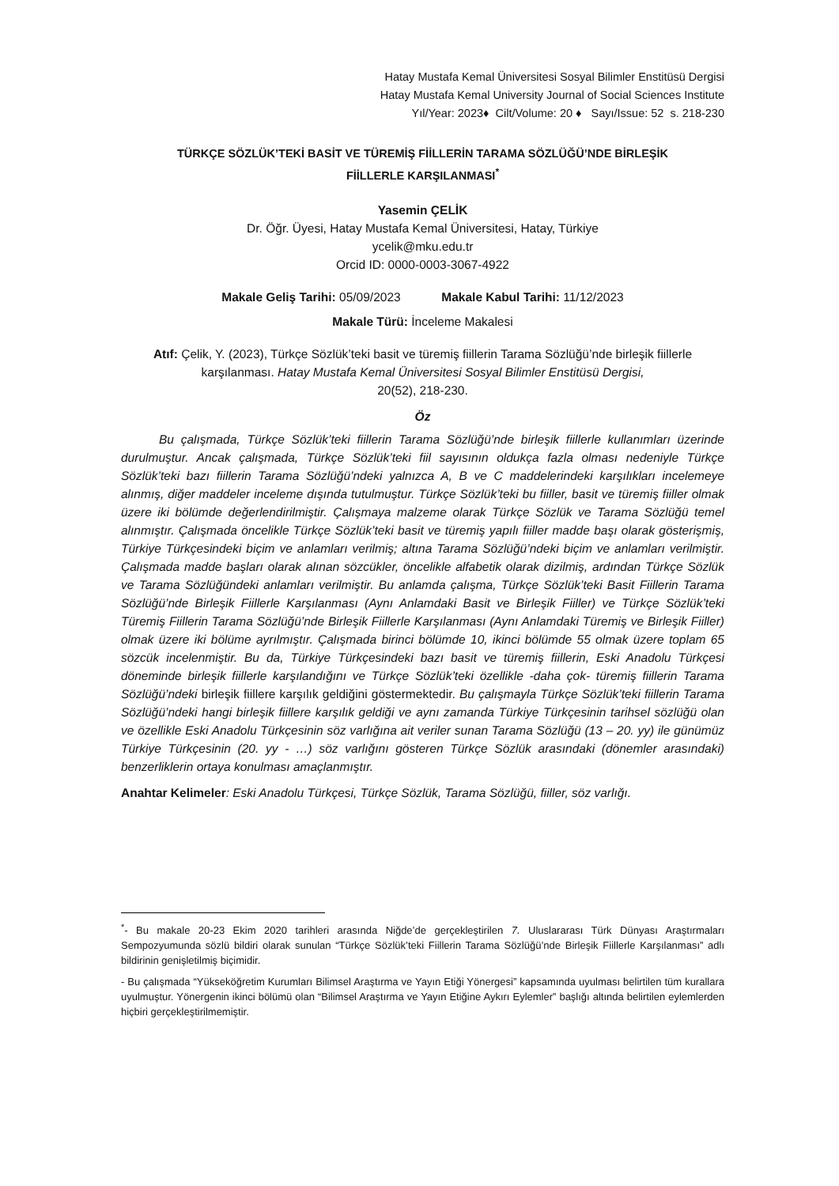Hatay Mustafa Kemal Üniversitesi Sosyal Bilimler Enstitüsü Dergisi
Hatay Mustafa Kemal University Journal of Social Sciences Institute
Yıl/Year: 2023♦ Cilt/Volume: 20 ♦ Sayı/Issue: 52 s. 218-230
TÜRKÇE SÖZLÜK’TEKİ BASİT VE TÜREMİŞ FİİLLERİN TARAMA SÖZLÜĞÜ’NDE BİRLEŞİK
FİİLLERLE KARŞILANMASI<sup>*</sup>
Yasemin ÇELİK
Dr. Öğr. Üyesi, Hatay Mustafa Kemal Üniversitesi, Hatay, Türkiye
ycelik@mku.edu.tr
Orcid ID: 0000-0003-3067-4922
Makale Geliş Tarihi: 05/09/2023 Makale Kabul Tarihi: 11/12/2023
Makale Türü: İnceleme Makalesi
Atıf: Çelik, Y. (2023), Türkçe Sözlük’teki basit ve türemiş fiillerin Tarama Sözlüğü’nde birleşik fiillerle karşılanması. Hatay Mustafa Kemal Üniversitesi Sosyal Bilimler Enstitüsü Dergisi,
20(52), 218-230.
Öz
Bu çalışmada, Türkçe Sözlük’teki fiillerin Tarama Sözlüğü’nde birleşik fiillerle kullanımları üzerinde durulmuştur. Ancak çalışmada, Türkçe Sözlük’teki fiil sayısının oldukça fazla olması nedeniyle Türkçe Sözlük’teki bazı fiillerin Tarama Sözlüğü’ndeki yalnızca A, B ve C maddelerindeki karşılıkları incelemeye alınmış, diğer maddeler inceleme dışında tutulmuştur. Türkçe Sözlük’teki bu fiiller, basit ve türemiş fiiller olmak üzere iki bölümde değerlendirilmiştir. Çalışmaya malzeme olarak Türkçe Sözlük ve Tarama Sözlüğü temel alınmıştır. Çalışmada öncelikle Türkçe Sözlük’teki basit ve türemiş yapılı fiiller madde başı olarak gösterişmiş, Türkiye Türkçesindeki biçim ve anlamları verilmiş; altına Tarama Sözlüğü’ndeki biçim ve anlamları verilmiştir. Çalışmada madde başları olarak alınan sözcükler, öncelikle alfabetik olarak dizilmiş, ardından Türkçe Sözlük ve Tarama Sözlüğündeki anlamları verilmiştir. Bu anlamda çalışma, Türkçe Sözlük’teki Basit Fiillerin Tarama Sözlüğü’nde Birleşik Fiillerle Karşılanması (Aynı Anlamdaki Basit ve Birleşik Fiiller) ve Türkçe Sözlük’teki Türemiş Fiillerin Tarama Sözlüğü’nde Birleşik Fiillerle Karşılanması (Aynı Anlamdaki Türemiş ve Birleşik Fiiller) olmak üzere iki bölüme ayrılmıştır. Çalışmada birinci bölümde 10, ikinci bölümde 55 olmak üzere toplam 65 sözcük incelenmiştir. Bu da, Türkiye Türkçesindeki bazı basit ve türemiş fiillerin, Eski Anadolu Türkçesi döneminde birleşik fiillerle karşılandığını ve Türkçe Sözlük’teki özellikle -daha çok- türemiş fiillerin Tarama Sözlüğü’ndeki birleşik fiillere karşılık geldiğini göstermektedir. Bu çalışmayla Türkçe Sözlük’teki fiillerin Tarama Sözlüğü’ndeki hangi birleşik fiillere karşılık geldiği ve aynı zamanda Türkiye Türkçesinin tarihsel sözlüğü olan ve özellikle Eski Anadolu Türkçesinin söz varlığına ait veriler sunan Tarama Sözlüğü (13 – 20. yy) ile günümüz Türkiye Türkçesinin (20. yy - …) söz varlığını gösteren Türkçe Sözlük arasındaki (dönemler arasındaki) benzerliklerin ortaya konulması amaçlanmıştır.
Anahtar Kelimeler: Eski Anadolu Türkçesi, Türkçe Sözlük, Tarama Sözlüğü, fiiller, söz varlığı.
<sup>*</sup>- Bu makale 20-23 Ekim 2020 tarihleri arasında Niğde’de gerçekleştirilen 7. Uluslararası Türk Dünyası Araştırmaları Sempozyumunda sözlü bildiri olarak sunulan “Türkçe Sözlük’teki Fiillerin Tarama Sözlüğü’nde Birleşik Fiillerle Karşılanması” adlı bildirinin genişletilmiş biçimidir.
- Bu çalışmada “Yükseköğretim Kurumları Bilimsel Araştırma ve Yayın Etiği Yönergesi” kapsamında uyulması belirtilen tüm kurallara uyulmuştur. Yönergenin ikinci bölümü olan “Bilimsel Araştırma ve Yayın Etiğine Aykırı Eylemler” başlığı altında belirtilen eylemlerden hiçbiri gerçekleştirilmemiştir.